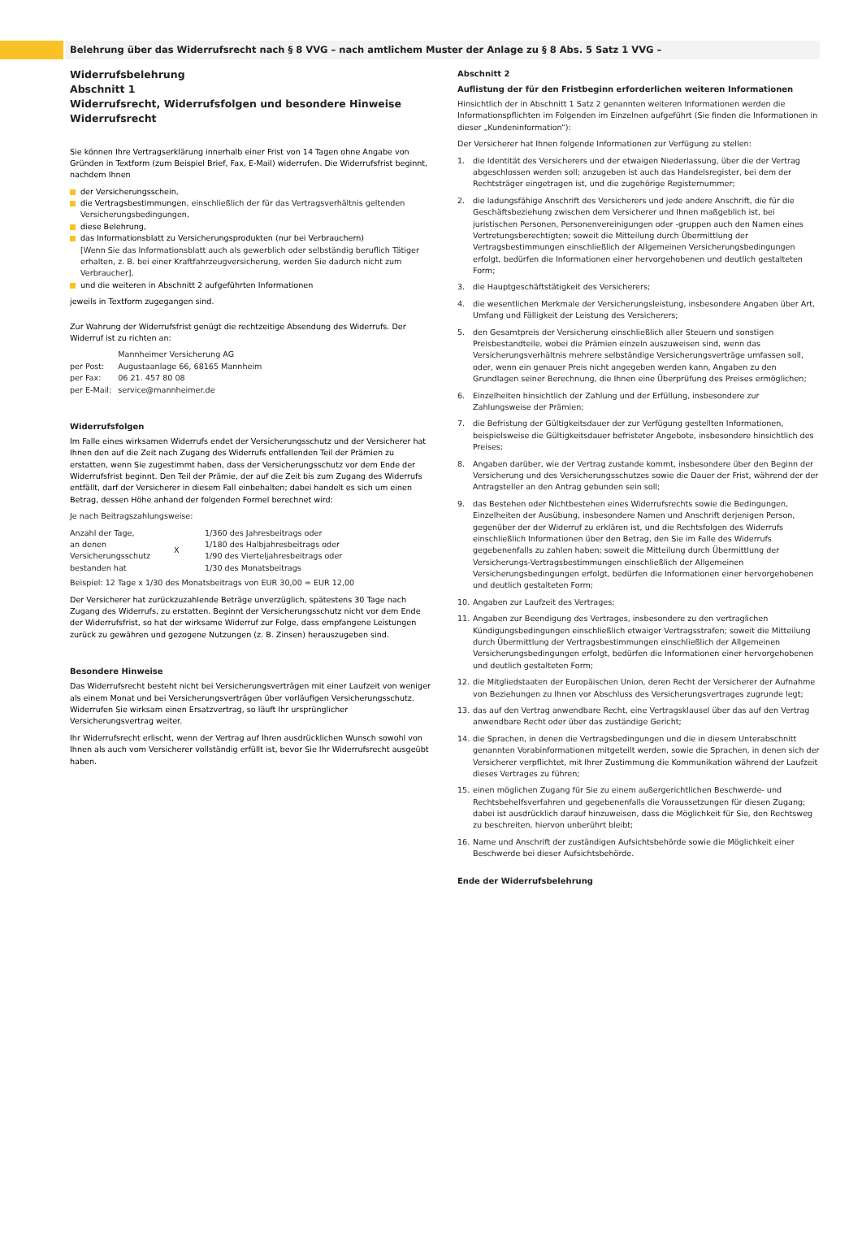Belehrung über das Widerrufsrecht nach § 8 VVG – nach amtlichem Muster der Anlage zu § 8 Abs. 5 Satz 1 VVG –
Widerrufsbelehrung
Abschnitt 1
Widerrufsrecht, Widerrufsfolgen und besondere Hinweise
Widerrufsrecht
Sie können Ihre Vertragserklärung innerhalb einer Frist von 14 Tagen ohne Angabe von Gründen in Textform (zum Beispiel Brief, Fax, E-Mail) widerrufen. Die Widerrufsfrist beginnt, nachdem Ihnen
der Versicherungsschein,
die Vertragsbestimmungen, einschließlich der für das Vertragsverhältnis geltenden Versicherungsbedingungen,
diese Belehrung,
das Informationsblatt zu Versicherungsprodukten (nur bei Verbrauchern)
[Wenn Sie das Informationsblatt auch als gewerblich oder selbständig beruflich Tätiger erhalten, z. B. bei einer Kraftfahrzeugversicherung, werden Sie dadurch nicht zum Verbraucher],
und die weiteren in Abschnitt 2 aufgeführten Informationen
jeweils in Textform zugegangen sind.
Zur Wahrung der Widerrufsfrist genügt die rechtzeitige Absendung des Widerrufs. Der Widerruf ist zu richten an:
| | Mannheimer Versicherung AG |
| per Post: | Augustaanlage 66, 68165 Mannheim |
| per Fax: | 06 21. 457 80 08 |
| per E-Mail: | service@mannheimer.de |
Widerrufsfolgen
Im Falle eines wirksamen Widerrufs endet der Versicherungsschutz und der Versicherer hat Ihnen den auf die Zeit nach Zugang des Widerrufs entfallenden Teil der Prämien zu erstatten, wenn Sie zugestimmt haben, dass der Versicherungsschutz vor dem Ende der Widerrufsfrist beginnt. Den Teil der Prämie, der auf die Zeit bis zum Zugang des Widerrufs entfällt, darf der Versicherer in diesem Fall einbehalten; dabei handelt es sich um einen Betrag, dessen Höhe anhand der folgenden Formel berechnet wird:
Je nach Beitragszahlungsweise:
| Anzahl der Tage, an denen Versicherungsschutz bestanden hat | X | 1/360 des Jahresbeitrags oder 1/180 des Halbjahresbeitrags oder 1/90 des Vierteljahresbeitrags oder 1/30 des Monatsbeitrags |
Beispiel: 12 Tage x 1/30 des Monatsbeitrags von EUR 30,00 = EUR 12,00
Der Versicherer hat zurückzuzahlende Beträge unverzüglich, spätestens 30 Tage nach Zugang des Widerrufs, zu erstatten. Beginnt der Versicherungsschutz nicht vor dem Ende der Widerrufsfrist, so hat der wirksame Widerruf zur Folge, dass empfangene Leistungen zurück zu gewähren und gezogene Nutzungen (z. B. Zinsen) herauszugeben sind.
Besondere Hinweise
Das Widerrufsrecht besteht nicht bei Versicherungsverträgen mit einer Laufzeit von weniger als einem Monat und bei Versicherungsverträgen über vorläufigen Versicherungsschutz. Widerrufen Sie wirksam einen Ersatzvertrag, so läuft Ihr ursprünglicher Versicherungsvertrag weiter.
Ihr Widerrufsrecht erlischt, wenn der Vertrag auf Ihren ausdrücklichen Wunsch sowohl von Ihnen als auch vom Versicherer vollständig erfüllt ist, bevor Sie Ihr Widerrufsrecht ausgeübt haben.
Abschnitt 2
Auflistung der für den Fristbeginn erforderlichen weiteren Informationen
Hinsichtlich der in Abschnitt 1 Satz 2 genannten weiteren Informationen werden die Informationspflichten im Folgenden im Einzelnen aufgeführt (Sie finden die Informationen in dieser „Kundeninformation“):
Der Versicherer hat Ihnen folgende Informationen zur Verfügung zu stellen:
1. die Identität des Versicherers und der etwaigen Niederlassung, über die der Vertrag abgeschlossen werden soll; anzugeben ist auch das Handelsregister, bei dem der Rechtsträger eingetragen ist, und die zugehörige Registernummer;
2. die ladungsfähige Anschrift des Versicherers und jede andere Anschrift, die für die Geschäftsbeziehung zwischen dem Versicherer und Ihnen maßgeblich ist, bei juristischen Personen, Personenvereinigungen oder -gruppen auch den Namen eines Vertretungsberechtigten; soweit die Mitteilung durch Übermittlung der Vertragsbestimmungen einschließlich der Allgemeinen Versicherungsbedingungen erfolgt, bedürfen die Informationen einer hervorgehobenen und deutlich gestalteten Form;
3. die Hauptgeschäftstätigkeit des Versicherers;
4. die wesentlichen Merkmale der Versicherungsleistung, insbesondere Angaben über Art, Umfang und Fälligkeit der Leistung des Versicherers;
5. den Gesamtpreis der Versicherung einschließlich aller Steuern und sonstigen Preisbestandteile, wobei die Prämien einzeln auszuweisen sind, wenn das Versicherungsverhältnis mehrere selbständige Versicherungsverträge umfassen soll, oder, wenn ein genauer Preis nicht angegeben werden kann, Angaben zu den Grundlagen seiner Berechnung, die Ihnen eine Überprüfung des Preises ermöglichen;
6. Einzelheiten hinsichtlich der Zahlung und der Erfüllung, insbesondere zur Zahlungsweise der Prämien;
7. die Befristung der Gültigkeitsdauer der zur Verfügung gestellten Informationen, beispielsweise die Gültigkeitsdauer befristeter Angebote, insbesondere hinsichtlich des Preises;
8. Angaben darüber, wie der Vertrag zustande kommt, insbesondere über den Beginn der Versicherung und des Versicherungsschutzes sowie die Dauer der Frist, während der der Antragsteller an den Antrag gebunden sein soll;
9. das Bestehen oder Nichtbestehen eines Widerrufsrechts sowie die Bedingungen, Einzelheiten der Ausübung, insbesondere Namen und Anschrift derjenigen Person, gegenüber der der Widerruf zu erklären ist, und die Rechtsfolgen des Widerrufs einschließlich Informationen über den Betrag, den Sie im Falle des Widerrufs gegebenenfalls zu zahlen haben; soweit die Mitteilung durch Übermittlung der Versicherungs-Vertragsbestimmungen einschließlich der Allgemeinen Versicherungsbedingungen erfolgt, bedürfen die Informationen einer hervorgehobenen und deutlich gestalteten Form;
10. Angaben zur Laufzeit des Vertrages;
11. Angaben zur Beendigung des Vertrages, insbesondere zu den vertraglichen Kündigungsbedingungen einschließlich etwaiger Vertragsstrafen; soweit die Mitteilung durch Übermittlung der Vertragsbestimmungen einschließlich der Allgemeinen Versicherungsbedingungen erfolgt, bedürfen die Informationen einer hervorgehobenen und deutlich gestalteten Form;
12. die Mitgliedstaaten der Europäischen Union, deren Recht der Versicherer der Aufnahme von Beziehungen zu Ihnen vor Abschluss des Versicherungsvertrages zugrunde legt;
13. das auf den Vertrag anwendbare Recht, eine Vertragsklausel über das auf den Vertrag anwendbare Recht oder über das zuständige Gericht;
14. die Sprachen, in denen die Vertragsbedingungen und die in diesem Unterabschnitt genannten Vorabinformationen mitgeteilt werden, sowie die Sprachen, in denen sich der Versicherer verpflichtet, mit Ihrer Zustimmung die Kommunikation während der Laufzeit dieses Vertrages zu führen;
15. einen möglichen Zugang für Sie zu einem außergerichtlichen Beschwerde- und Rechtsbehelfsverfahren und gegebenenfalls die Voraussetzungen für diesen Zugang; dabei ist ausdrücklich darauf hinzuweisen, dass die Möglichkeit für Sie, den Rechtsweg zu beschreiten, hiervon unberührt bleibt;
16. Name und Anschrift der zuständigen Aufsichtsbehörde sowie die Möglichkeit einer Beschwerde bei dieser Aufsichtsbehörde.
Ende der Widerrufsbelehrung